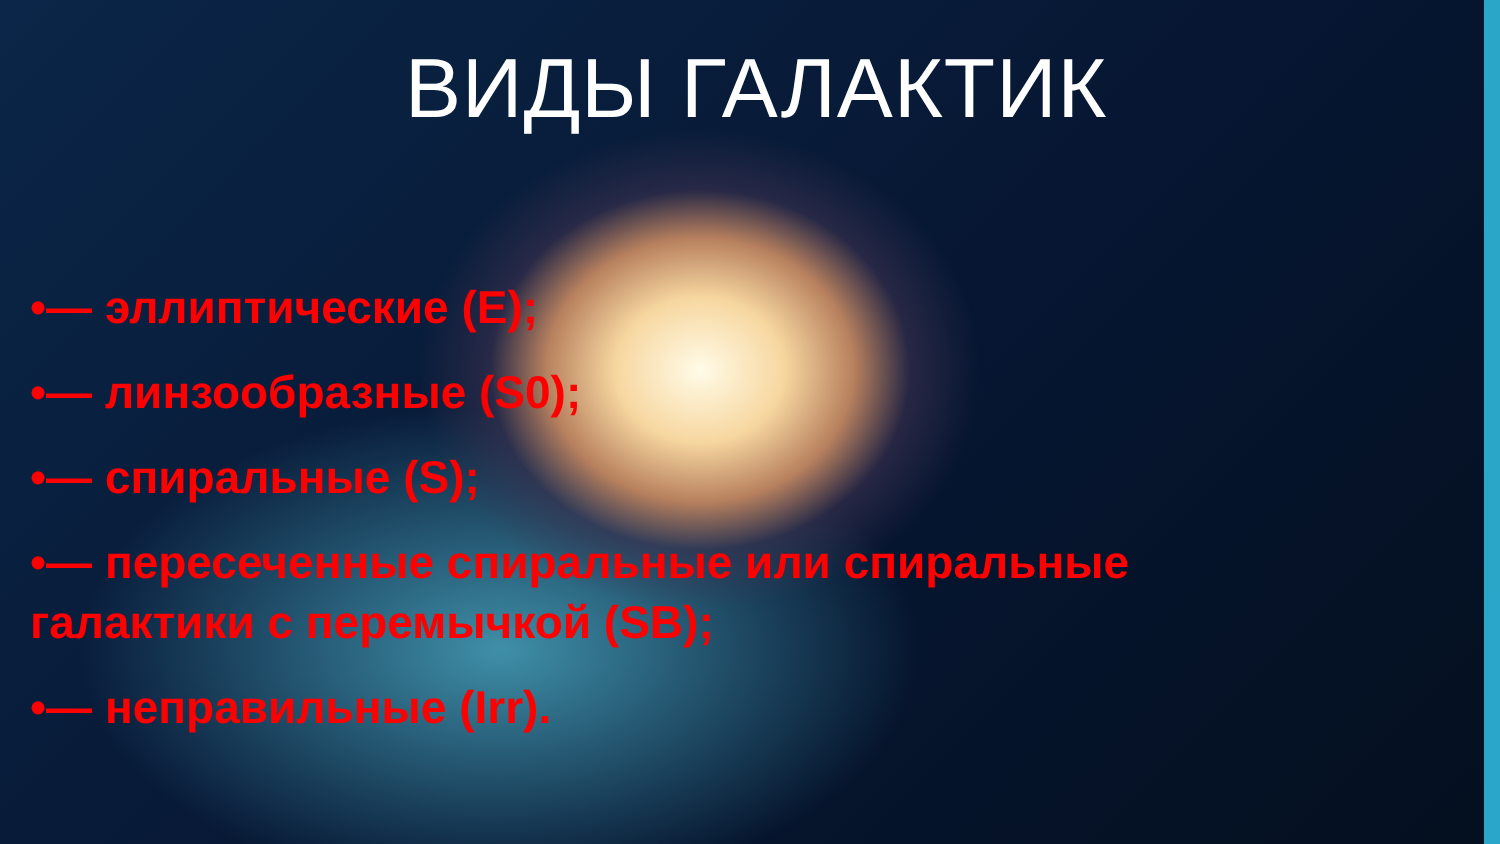ВИДЫ ГАЛАКТИК
•— эллиптические (E);
•— линзообразные (S0);
•— спиральные (S);
•— пересеченные спиральные или спиральные галактики с перемычкой (SB);
•— неправильные (Irr).